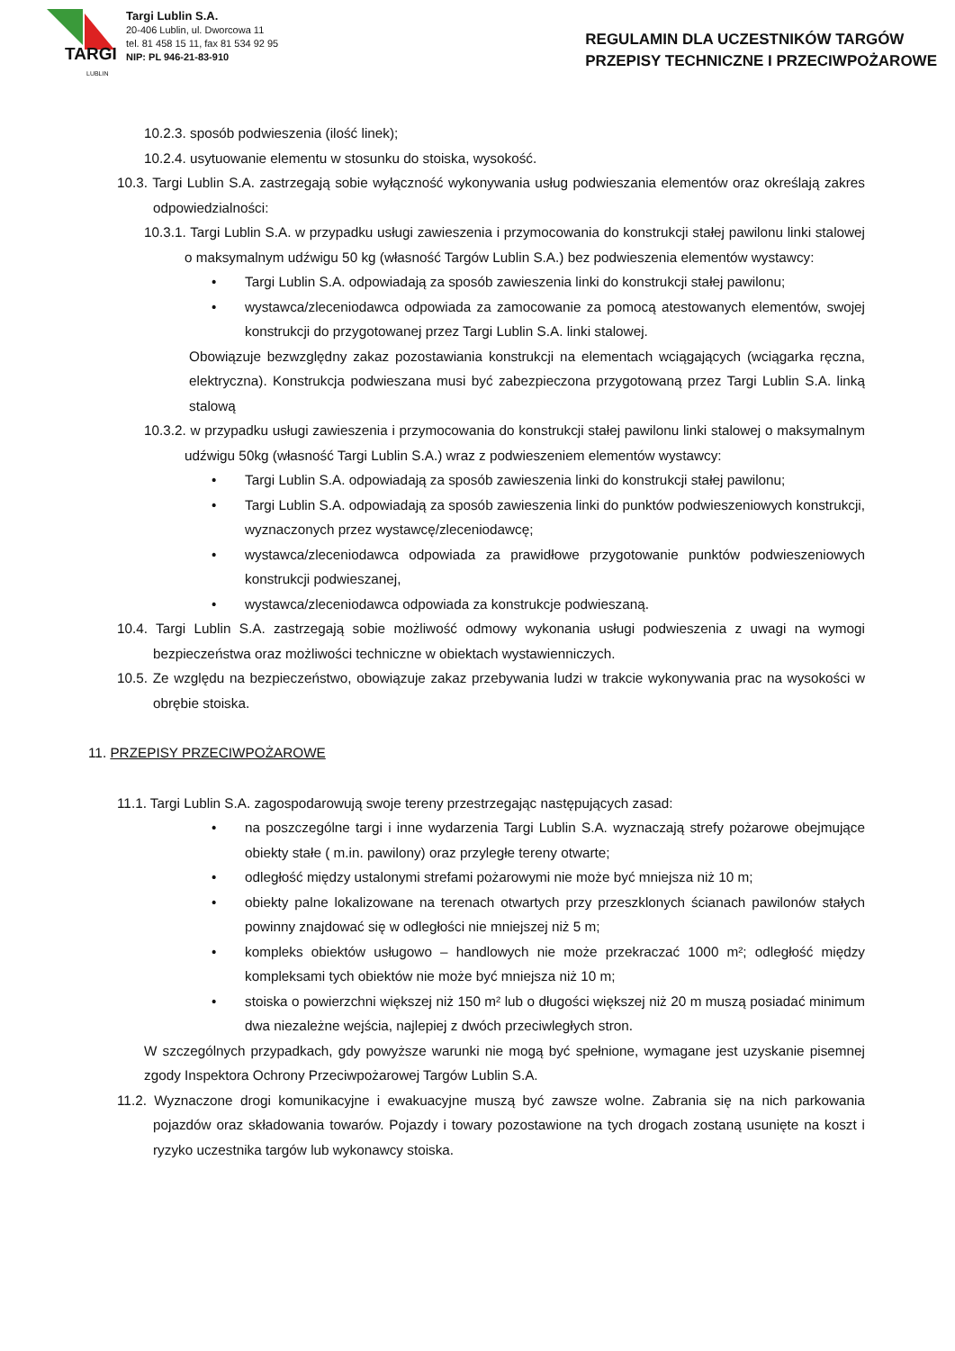TARGI
LUBLIN
Targi Lublin S.A.
20-406 Lublin, ul. Dworcowa 11
tel. 81 458 15 11, fax 81 534 92 95
NIP: PL 946-21-83-910
REGULAMIN DLA UCZESTNIKÓW TARGÓW
PRZEPISY TECHNICZNE I PRZECIWPOŻAROWE
10.2.3. sposób podwieszenia (ilość linek);
10.2.4. usytuowanie elementu w stosunku do stoiska, wysokość.
10.3. Targi Lublin S.A. zastrzegają sobie wyłączność wykonywania usług podwieszania elementów oraz określają zakres odpowiedzialności:
10.3.1. Targi Lublin S.A. w przypadku usługi zawieszenia i przymocowania do konstrukcji stałej pawilonu linki stalowej o maksymalnym udźwigu 50 kg (własność Targów Lublin S.A.) bez podwieszenia elementów wystawcy:
• Targi Lublin S.A. odpowiadają za sposób zawieszenia linki do konstrukcji stałej pawilonu;
• wystawca/zleceniodawca odpowiada za zamocowanie za pomocą atestowanych elementów, swojej konstrukcji do przygotowanej przez Targi Lublin S.A. linki stalowej.
Obowiązuje bezwzględny zakaz pozostawiania konstrukcji na elementach wciągających (wciągarka ręczna, elektryczna). Konstrukcja podwieszana musi być zabezpieczona przygotowaną przez Targi Lublin S.A. linką stalową
10.3.2. w przypadku usługi zawieszenia i przymocowania do konstrukcji stałej pawilonu linki stalowej o maksymalnym udźwigu 50kg (własność Targi Lublin S.A.) wraz z podwieszeniem elementów wystawcy:
• Targi Lublin S.A. odpowiadają za sposób zawieszenia linki do konstrukcji stałej pawilonu;
• Targi Lublin S.A. odpowiadają za sposób zawieszenia linki do punktów podwieszeniowych konstrukcji, wyznaczonych przez wystawcę/zleceniodawcę;
• wystawca/zleceniodawca odpowiada za prawidłowe przygotowanie punktów podwieszeniowych konstrukcji podwieszanej,
• wystawca/zleceniodawca odpowiada za konstrukcje podwieszaną.
10.4. Targi Lublin S.A. zastrzegają sobie możliwość odmowy wykonania usługi podwieszenia z uwagi na wymogi bezpieczeństwa oraz możliwości techniczne w obiektach wystawienniczych.
10.5. Ze względu na bezpieczeństwo, obowiązuje zakaz przebywania ludzi w trakcie wykonywania prac na wysokości w obrębie stoiska.
11. PRZEPISY PRZECIWPOŻAROWE
11.1. Targi Lublin S.A. zagospodarowują swoje tereny przestrzegając następujących zasad:
• na poszczególne targi i inne wydarzenia Targi Lublin S.A. wyznaczają strefy pożarowe obejmujące obiekty stałe ( m.in. pawilony) oraz przyległe tereny otwarte;
• odległość między ustalonymi strefami pożarowymi nie może być mniejsza niż 10 m;
• obiekty palne lokalizowane na terenach otwartych przy przeszklonych ścianach pawilonów stałych powinny znajdować się w odległości nie mniejszej niż 5 m;
• kompleks obiektów usługowo – handlowych nie może przekraczać 1000 m²; odległość między kompleksami tych obiektów nie może być mniejsza niż 10 m;
• stoiska o powierzchni większej niż 150 m² lub o długości większej niż 20 m muszą posiadać minimum dwa niezależne wejścia, najlepiej z dwóch przeciwległych stron.
W szczególnych przypadkach, gdy powyższe warunki nie mogą być spełnione, wymagane jest uzyskanie pisemnej zgody Inspektora Ochrony Przeciwpożarowej Targów Lublin S.A.
11.2. Wyznaczone drogi komunikacyjne i ewakuacyjne muszą być zawsze wolne. Zabrania się na nich parkowania pojazdów oraz składowania towarów. Pojazdy i towary pozostawione na tych drogach zostaną usunięte na koszt i ryzyko uczestnika targów lub wykonawcy stoiska.